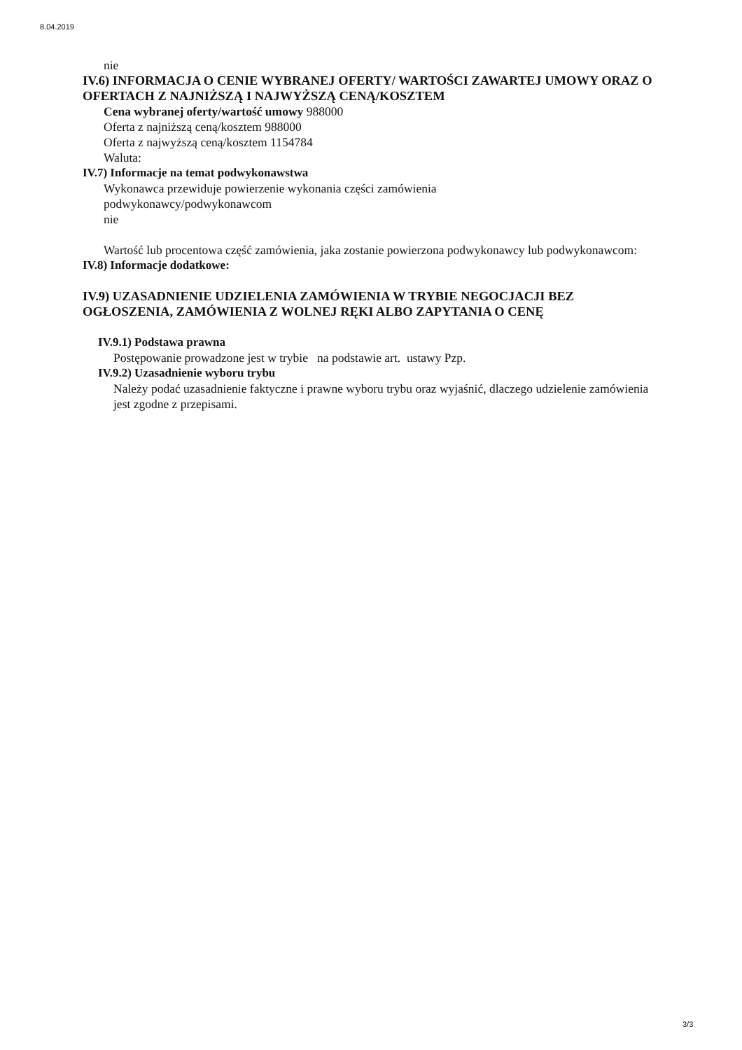8.04.2019
nie
IV.6) INFORMACJA O CENIE WYBRANEJ OFERTY/ WARTOŚCI ZAWARTEJ UMOWY ORAZ O OFERTACH Z NAJNIŻSZĄ I NAJWYŻSZĄ CENĄ/KOSZTEM
Cena wybranej oferty/wartość umowy 988000
Oferta z najniższą ceną/kosztem 988000
Oferta z najwyższą ceną/kosztem 1154784
Waluta:
IV.7) Informacje na temat podwykonawstwa
Wykonawca przewiduje powierzenie wykonania części zamówienia
podwykonawcy/podwykonawcom
nie
Wartość lub procentowa część zamówienia, jaka zostanie powierzona podwykonawcy lub podwykonawcom:
IV.8) Informacje dodatkowe:
IV.9) UZASADNIENIE UDZIELENIA ZAMÓWIENIA W TRYBIE NEGOCJACJI BEZ OGŁOSZENIA, ZAMÓWIENIA Z WOLNEJ RĘKI ALBO ZAPYTANIA O CENĘ
IV.9.1) Podstawa prawna
Postępowanie prowadzone jest w trybie na podstawie art. ustawy Pzp.
IV.9.2) Uzasadnienie wyboru trybu
Należy podać uzasadnienie faktyczne i prawne wyboru trybu oraz wyjaśnić, dlaczego udzielenie zamówienia jest zgodne z przepisami.
3/3